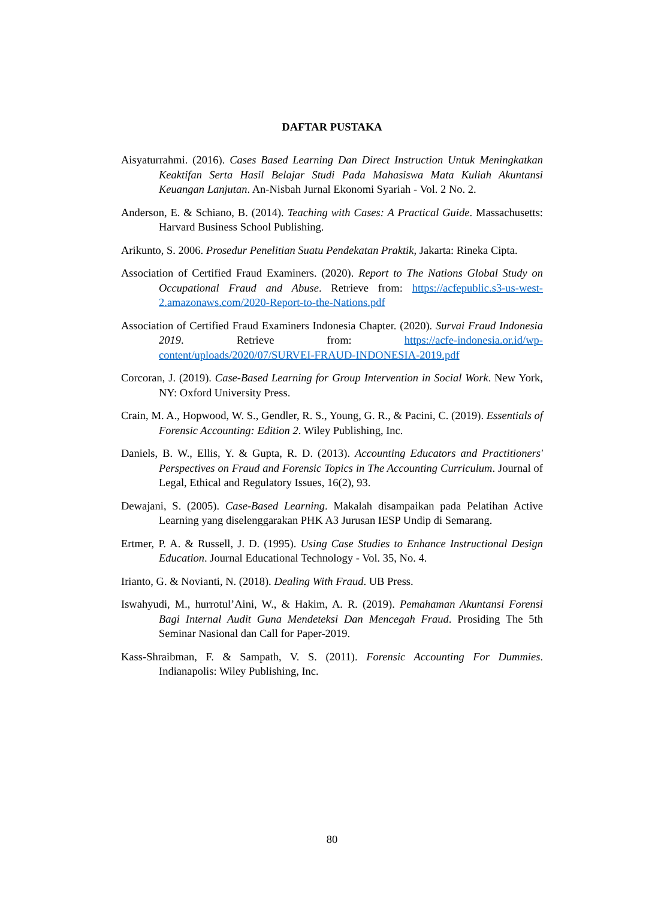DAFTAR PUSTAKA
Aisyaturrahmi. (2016). Cases Based Learning Dan Direct Instruction Untuk Meningkatkan Keaktifan Serta Hasil Belajar Studi Pada Mahasiswa Mata Kuliah Akuntansi Keuangan Lanjutan. An-Nisbah Jurnal Ekonomi Syariah - Vol. 2 No. 2.
Anderson, E. & Schiano, B. (2014). Teaching with Cases: A Practical Guide. Massachusetts: Harvard Business School Publishing.
Arikunto, S. 2006. Prosedur Penelitian Suatu Pendekatan Praktik, Jakarta: Rineka Cipta.
Association of Certified Fraud Examiners. (2020). Report to The Nations Global Study on Occupational Fraud and Abuse. Retrieve from: https://acfepublic.s3-us-west-2.amazonaws.com/2020-Report-to-the-Nations.pdf
Association of Certified Fraud Examiners Indonesia Chapter. (2020). Survai Fraud Indonesia 2019. Retrieve from: https://acfe-indonesia.or.id/wp-content/uploads/2020/07/SURVEI-FRAUD-INDONESIA-2019.pdf
Corcoran, J. (2019). Case-Based Learning for Group Intervention in Social Work. New York, NY: Oxford University Press.
Crain, M. A., Hopwood, W. S., Gendler, R. S., Young, G. R., & Pacini, C. (2019). Essentials of Forensic Accounting: Edition 2. Wiley Publishing, Inc.
Daniels, B. W., Ellis, Y. & Gupta, R. D. (2013). Accounting Educators and Practitioners' Perspectives on Fraud and Forensic Topics in The Accounting Curriculum. Journal of Legal, Ethical and Regulatory Issues, 16(2), 93.
Dewajani, S. (2005). Case-Based Learning. Makalah disampaikan pada Pelatihan Active Learning yang diselenggarakan PHK A3 Jurusan IESP Undip di Semarang.
Ertmer, P. A. & Russell, J. D. (1995). Using Case Studies to Enhance Instructional Design Education. Journal Educational Technology - Vol. 35, No. 4.
Irianto, G. & Novianti, N. (2018). Dealing With Fraud. UB Press.
Iswahyudi, M., hurrotul’Aini, W., & Hakim, A. R. (2019). Pemahaman Akuntansi Forensi Bagi Internal Audit Guna Mendeteksi Dan Mencegah Fraud. Prosiding The 5th Seminar Nasional dan Call for Paper-2019.
Kass-Shraibman, F. & Sampath, V. S. (2011). Forensic Accounting For Dummies. Indianapolis: Wiley Publishing, Inc.
80